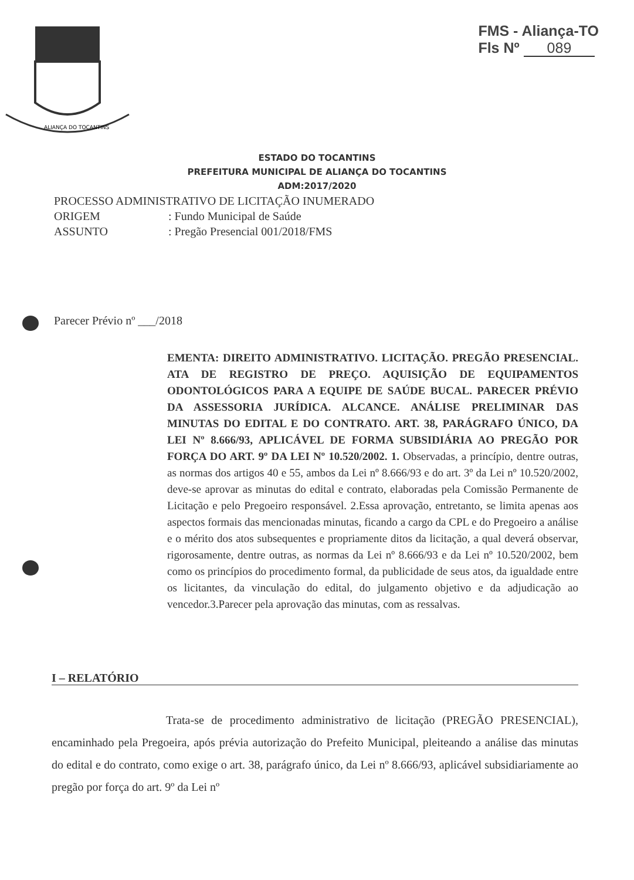FMS - Aliança-TO
Fls Nº 089
ALIANÇA DO TOCANTINS
ESTADO DO TOCANTINS
PREFEITURA MUNICIPAL DE ALIANÇA DO TOCANTINS
ADM:2017/2020
PROCESSO ADMINISTRATIVO DE LICITAÇÃO INUMERADO
ORIGEM: Fundo Municipal de Saúde
ASSUNTO: Pregão Presencial 001/2018/FMS
Parecer Prévio nº ___/2018
EMENTA: DIREITO ADMINISTRATIVO. LICITAÇÃO. PREGÃO PRESENCIAL. ATA DE REGISTRO DE PREÇO. AQUISIÇÃO DE EQUIPAMENTOS ODONTOLÓGICOS PARA A EQUIPE DE SAÚDE BUCAL. PARECER PRÉVIO DA ASSESSORIA JURÍDICA. ALCANCE. ANÁLISE PRELIMINAR DAS MINUTAS DO EDITAL E DO CONTRATO. ART. 38, PARÁGRAFO ÚNICO, DA LEI Nº 8.666/93, APLICÁVEL DE FORMA SUBSIDIÁRIA AO PREGÃO POR FORÇA DO ART. 9º DA LEI Nº 10.520/2002. 1. Observadas, a princípio, dentre outras, as normas dos artigos 40 e 55, ambos da Lei nº 8.666/93 e do art. 3º da Lei nº 10.520/2002, deve-se aprovar as minutas do edital e contrato, elaboradas pela Comissão Permanente de Licitação e pelo Pregoeiro responsável. 2.Essa aprovação, entretanto, se limita apenas aos aspectos formais das mencionadas minutas, ficando a cargo da CPL e do Pregoeiro a análise e o mérito dos atos subsequentes e propriamente ditos da licitação, a qual deverá observar, rigorosamente, dentre outras, as normas da Lei nº 8.666/93 e da Lei nº 10.520/2002, bem como os princípios do procedimento formal, da publicidade de seus atos, da igualdade entre os licitantes, da vinculação do edital, do julgamento objetivo e da adjudicação ao vencedor.3.Parecer pela aprovação das minutas, com as ressalvas.
I – RELATÓRIO
Trata-se de procedimento administrativo de licitação (PREGÃO PRESENCIAL), encaminhado pela Pregoeira, após prévia autorização do Prefeito Municipal, pleiteando a análise das minutas do edital e do contrato, como exige o art. 38, parágrafo único, da Lei nº 8.666/93, aplicável subsidiariamente ao pregão por força do art. 9º da Lei nº